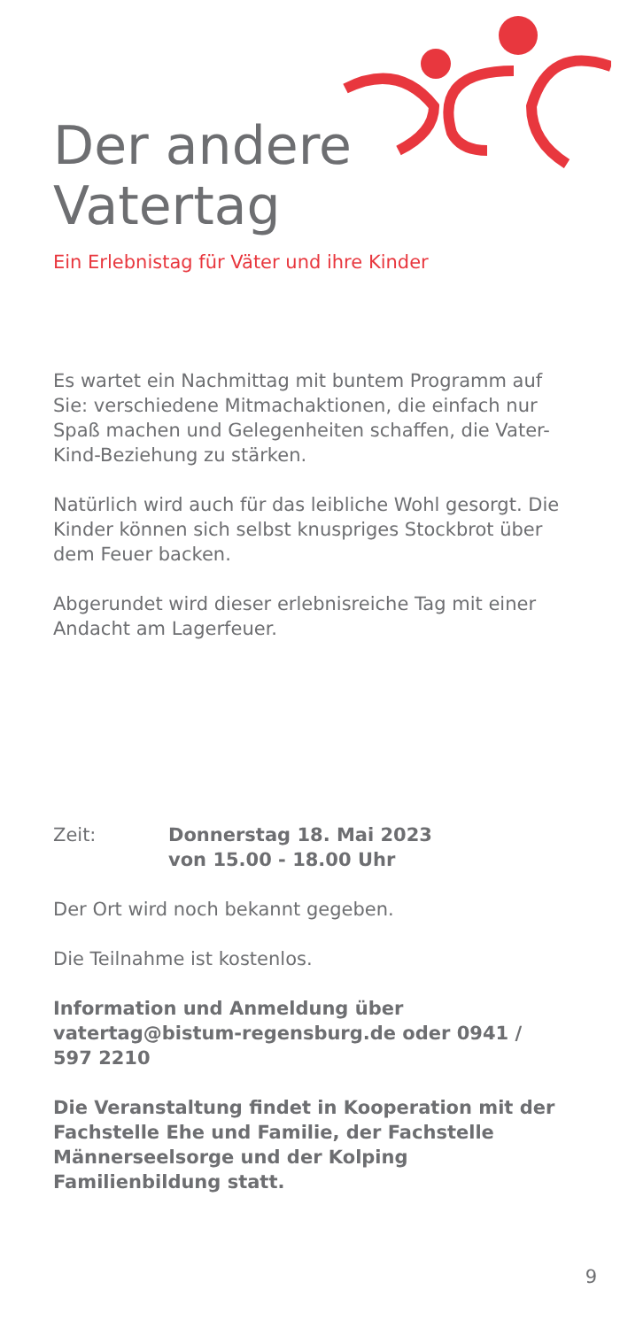Der andere
Vatertag
Ein Erlebnistag für Väter und ihre Kinder
Es wartet ein Nachmittag mit buntem Programm auf Sie: verschiedene Mitmachaktionen, die einfach nur Spaß machen und Gelegenheiten schaffen, die Vater-Kind-Beziehung zu stärken.
Natürlich wird auch für das leibliche Wohl gesorgt. Die Kinder können sich selbst knuspriges Stockbrot über dem Feuer backen.
Abgerundet wird dieser erlebnisreiche Tag mit einer Andacht am Lagerfeuer.
Zeit: Donnerstag 18. Mai 2023
von 15.00 - 18.00 Uhr
Der Ort wird noch bekannt gegeben.
Die Teilnahme ist kostenlos.
Information und Anmeldung über vatertag@bistum-regensburg.de oder 0941 / 597 2210
Die Veranstaltung findet in Kooperation mit der Fachstelle Ehe und Familie, der Fachstelle Männerseelsorge und der Kolping Familienbildung statt.
9